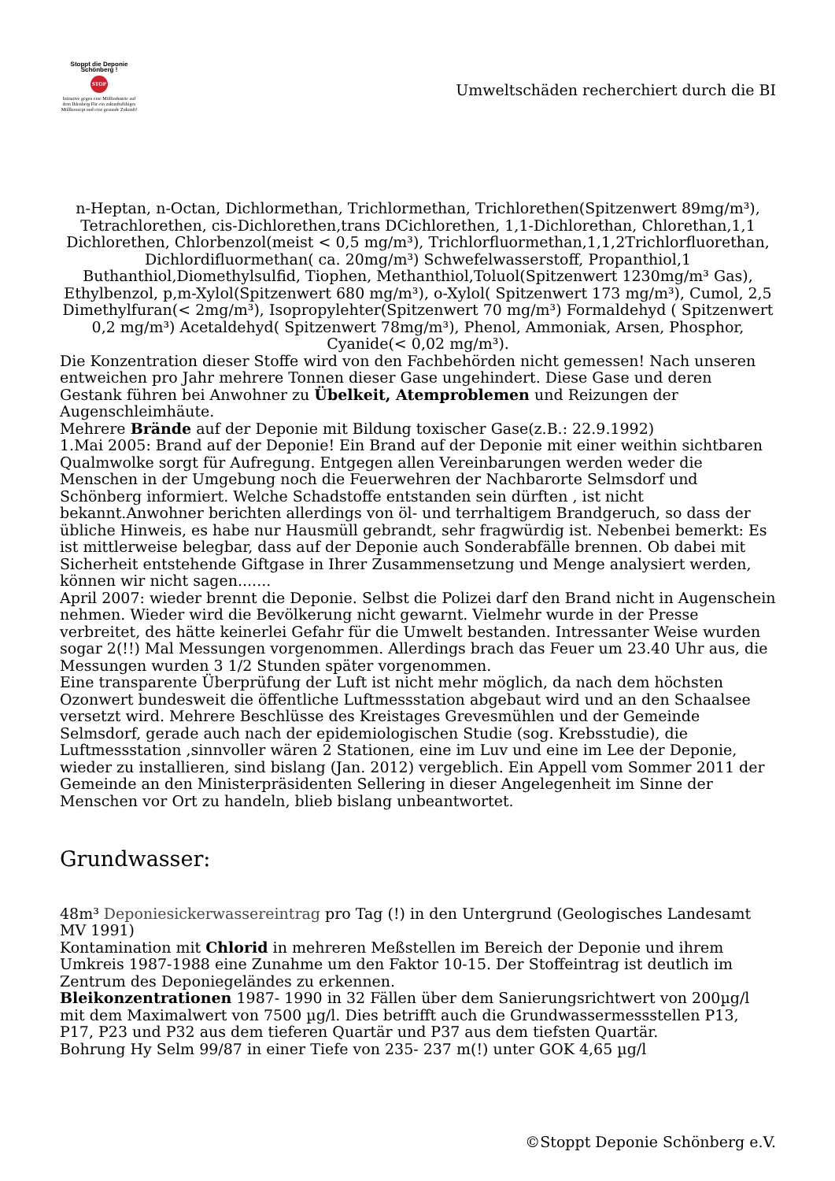Stoppt die Deponie Schönberg !
STOP
Initiative gegen eine Müllindustrie auf dem Ihlenberg Für ein zukunftsfähiges Müllkonzept und eine gesunde Zukunft!
Umweltschäden recherchiert durch die BI
n-Heptan, n-Octan, Dichlormethan, Trichlormethan, Trichlorethen(Spitzenwert 89mg/m³), Tetrachlorethen, cis-Dichlorethen,trans DCichlorethen, 1,1-Dichlorethan, Chlorethan,1,1 Dichlorethen, Chlorbenzol(meist < 0,5 mg/m³), Trichlorfluormethan,1,1,2Trichlorfluorethan, Dichlordifluormethan( ca. 20mg/m³) Schwefelwasserstoff, Propanthiol,1 Buthanthiol,Diomethylsulfid, Tiophen, Methanthiol,Toluol(Spitzenwert 1230mg/m³ Gas), Ethylbenzol, p,m-Xylol(Spitzenwert 680 mg/m³), o-Xylol( Spitzenwert 173 mg/m³), Cumol, 2,5 Dimethylfuran(< 2mg/m³), Isopropylehter(Spitzenwert 70 mg/m³) Formaldehyd ( Spitzenwert 0,2 mg/m³) Acetaldehyd( Spitzenwert 78mg/m³), Phenol, Ammoniak, Arsen, Phosphor, Cyanide(< 0,02 mg/m³).
Die Konzentration dieser Stoffe wird von den Fachbehörden nicht gemessen! Nach unseren entweichen pro Jahr mehrere Tonnen dieser Gase ungehindert. Diese Gase und deren Gestank führen bei Anwohner zu Übelkeit, Atemproblemen und Reizungen der Augenschleimhäute.
Mehrere Brände auf der Deponie mit Bildung toxischer Gase(z.B.: 22.9.1992)
1.Mai 2005: Brand auf der Deponie! Ein Brand auf der Deponie mit einer weithin sichtbaren Qualmwolke sorgt für Aufregung. Entgegen allen Vereinbarungen werden weder die Menschen in der Umgebung noch die Feuerwehren der Nachbarorte Selmsdorf und Schönberg informiert. Welche Schadstoffe entstanden sein dürften , ist nicht bekannt.Anwohner berichten allerdings von öl- und terrhaltigem Brandgeruch, so dass der übliche Hinweis, es habe nur Hausmüll gebrandt, sehr fragwürdig ist. Nebenbei bemerkt: Es ist mittlerweise belegbar, dass auf der Deponie auch Sonderabfälle brennen. Ob dabei mit Sicherheit entstehende Giftgase in Ihrer Zusammensetzung und Menge analysiert werden, können wir nicht sagen.......
April 2007: wieder brennt die Deponie. Selbst die Polizei darf den Brand nicht in Augenschein nehmen. Wieder wird die Bevölkerung nicht gewarnt. Vielmehr wurde in der Presse verbreitet, des hätte keinerlei Gefahr für die Umwelt bestanden. Intressanter Weise wurden sogar 2(!!) Mal Messungen vorgenommen. Allerdings brach das Feuer um 23.40 Uhr aus, die Messungen wurden 3 1/2 Stunden später vorgenommen.
Eine transparente Überprüfung der Luft ist nicht mehr möglich, da nach dem höchsten Ozonwert bundesweit die öffentliche Luftmessstation abgebaut wird und an den Schaalsee versetzt wird. Mehrere Beschlüsse des Kreistages Grevesmühlen und der Gemeinde Selmsdorf, gerade auch nach der epidemiologischen Studie (sog. Krebsstudie), die Luftmessstation ,sinnvoller wären 2 Stationen, eine im Luv und eine im Lee der Deponie, wieder zu installieren, sind bislang (Jan. 2012) vergeblich. Ein Appell vom Sommer 2011 der Gemeinde an den Ministerpräsidenten Sellering in dieser Angelegenheit im Sinne der Menschen vor Ort zu handeln, blieb bislang unbeantwortet.
Grundwasser:
48m³ Deponiesickerwassereintrag pro Tag (!) in den Untergrund (Geologisches Landesamt MV 1991)
Kontamination mit Chlorid in mehreren Meßstellen im Bereich der Deponie und ihrem Umkreis 1987-1988 eine Zunahme um den Faktor 10-15. Der Stoffeintrag ist deutlich im Zentrum des Deponiegeländes zu erkennen.
Bleikonzentrationen 1987- 1990 in 32 Fällen über dem Sanierungsrichtwert von 200µg/l mit dem Maximalwert von 7500 µg/l. Dies betrifft auch die Grundwassermessstellen P13, P17, P23 und P32 aus dem tieferen Quartär und P37 aus dem tiefsten Quartär.
Bohrung Hy Selm 99/87 in einer Tiefe von 235- 237 m(!) unter GOK 4,65 µg/l
©Stoppt Deponie Schönberg e.V.